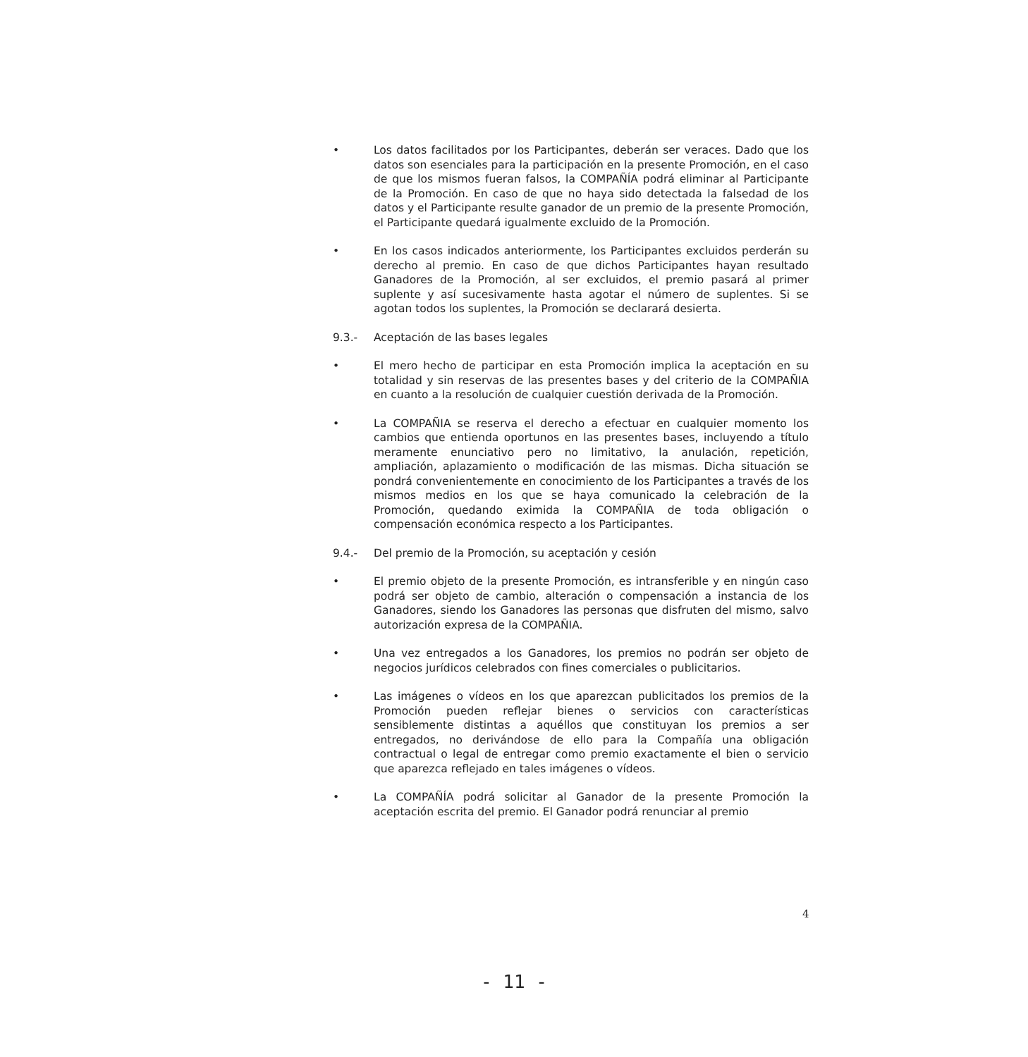• Los datos facilitados por los Participantes, deberán ser veraces. Dado que los datos son esenciales para la participación en la presente Promoción, en el caso de que los mismos fueran falsos, la COMPAÑÍA podrá eliminar al Participante de la Promoción. En caso de que no haya sido detectada la falsedad de los datos y el Participante resulte ganador de un premio de la presente Promoción, el Participante quedará igualmente excluido de la Promoción.
• En los casos indicados anteriormente, los Participantes excluidos perderán su derecho al premio. En caso de que dichos Participantes hayan resultado Ganadores de la Promoción, al ser excluidos, el premio pasará al primer suplente y así sucesivamente hasta agotar el número de suplentes. Si se agotan todos los suplentes, la Promoción se declarará desierta.
9.3.- Aceptación de las bases legales
• El mero hecho de participar en esta Promoción implica la aceptación en su totalidad y sin reservas de las presentes bases y del criterio de la COMPAÑIA en cuanto a la resolución de cualquier cuestión derivada de la Promoción.
• La COMPAÑIA se reserva el derecho a efectuar en cualquier momento los cambios que entienda oportunos en las presentes bases, incluyendo a título meramente enunciativo pero no limitativo, la anulación, repetición, ampliación, aplazamiento o modificación de las mismas. Dicha situación se pondrá convenientemente en conocimiento de los Participantes a través de los mismos medios en los que se haya comunicado la celebración de la Promoción, quedando eximida la COMPAÑIA de toda obligación o compensación económica respecto a los Participantes.
9.4.- Del premio de la Promoción, su aceptación y cesión
• El premio objeto de la presente Promoción, es intransferible y en ningún caso podrá ser objeto de cambio, alteración o compensación a instancia de los Ganadores, siendo los Ganadores las personas que disfruten del mismo, salvo autorización expresa de la COMPAÑIA.
• Una vez entregados a los Ganadores, los premios no podrán ser objeto de negocios jurídicos celebrados con fines comerciales o publicitarios.
• Las imágenes o vídeos en los que aparezcan publicitados los premios de la Promoción pueden reflejar bienes o servicios con características sensiblemente distintas a aquéllos que constituyan los premios a ser entregados, no derivándose de ello para la Compañía una obligación contractual o legal de entregar como premio exactamente el bien o servicio que aparezca reflejado en tales imágenes o vídeos.
• La COMPAÑÍA podrá solicitar al Ganador de la presente Promoción la aceptación escrita del premio. El Ganador podrá renunciar al premio
4
- 11 -